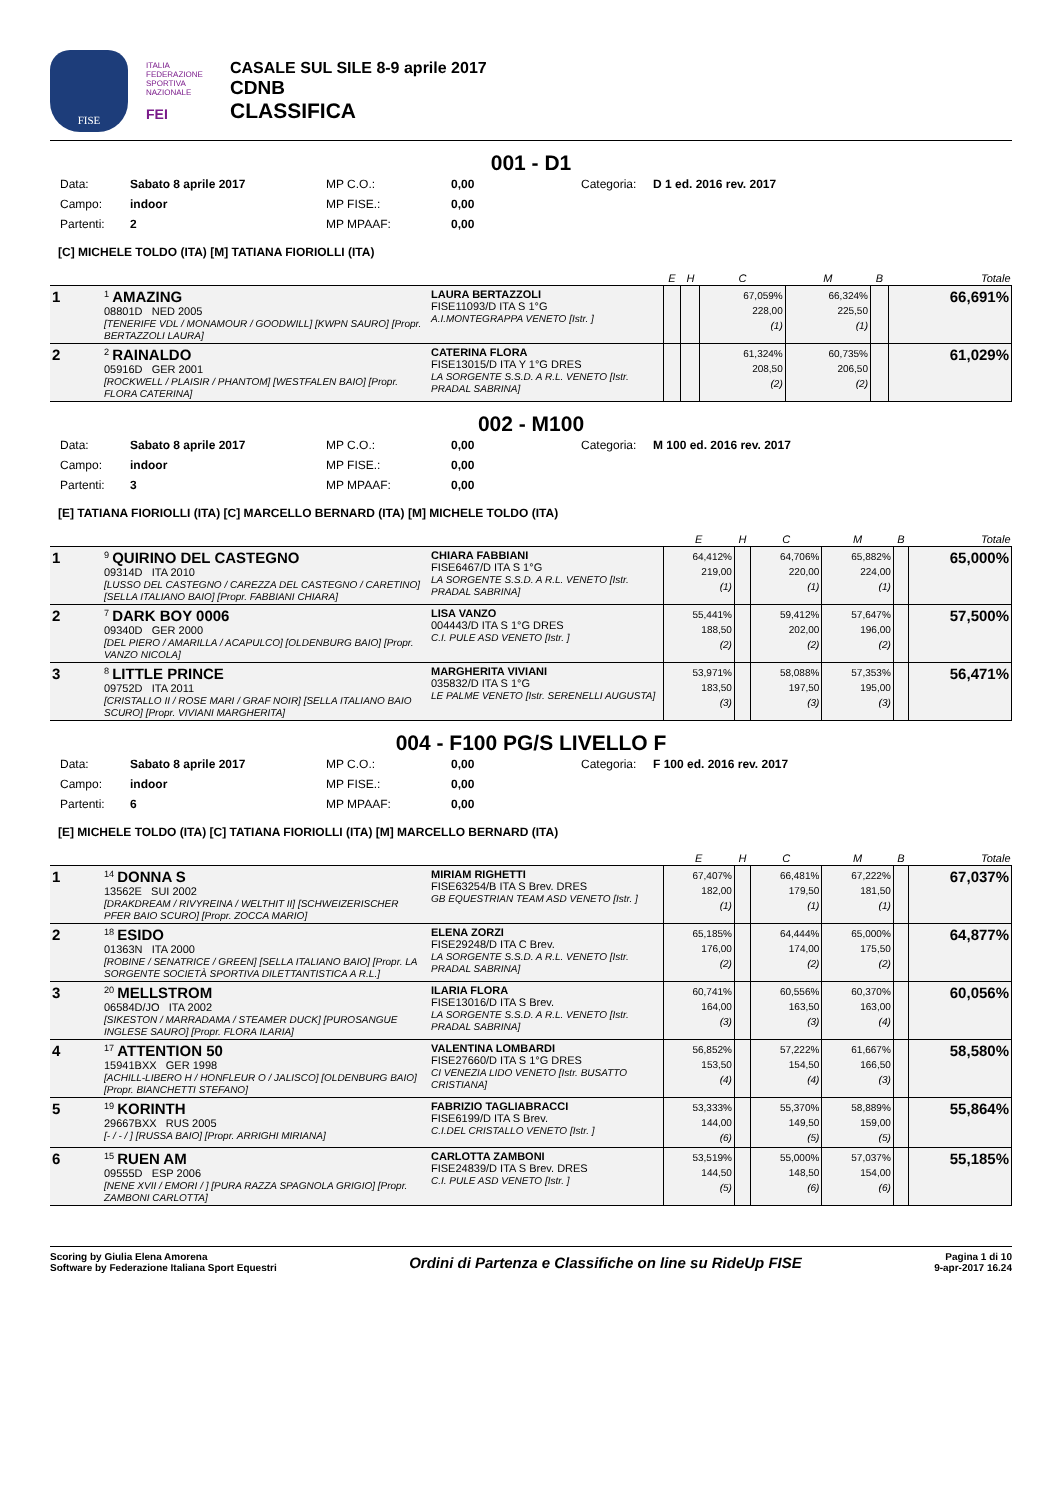FISE
ITALIA FEDERAZIONE SPORTIVA NAZIONALE
FEI
CASALE SUL SILE 8-9 aprile 2017
CDNB
CLASSIFICA
001 - D1
Data: Sabato 8 aprile 2017 MP C.O.: 0,00 Categoria: D 1 ed. 2016 rev. 2017 Campo: indoor MP FISE.: 0,00 Partenti: 2 MP MPAAF: 0,00
[C] MICHELE TOLDO (ITA) [M] TATIANA FIORIOLLI (ITA)
| | | | E | H | C | M | B | Totale |
| --- | --- | --- | --- | --- | --- | --- | --- | --- |
| 1 | <sup>1</sup> AMAZING 08801D NED 2005 [TENERIFE VDL / MONAMOUR / GOODWILL] [KWPN SAURO] [Propr. BERTAZZOLI LAURA] | LAURA BERTAZZOLI FISE11093/D ITA S 1°G A.I.MONTEGRAPPA VENETO [Istr. ] | | | 67,059% 228,00 (1) | 66,324% 225,50 (1) | | 66,691% |
| 2 | <sup>2</sup> RAINALDO 05916D GER 2001 [ROCKWELL / PLAISIR / PHANTOM] [WESTFALEN BAIO] [Propr. FLORA CATERINA] | CATERINA FLORA FISE13015/D ITA Y 1°G DRES LA SORGENTE S.S.D. A R.L. VENETO [Istr. PRADAL SABRINA] | | | 61,324% 208,50 (2) | 60,735% 206,50 (2) | | 61,029% |
002 - M100
Data: Sabato 8 aprile 2017 MP C.O.: 0,00 Categoria: M 100 ed. 2016 rev. 2017 Campo: indoor MP FISE.: 0,00 Partenti: 3 MP MPAAF: 0,00
[E] TATIANA FIORIOLLI (ITA) [C] MARCELLO BERNARD (ITA) [M] MICHELE TOLDO (ITA)
| | | | E | H | C | M | B | Totale |
| --- | --- | --- | --- | --- | --- | --- | --- | --- |
| 1 | <sup>9</sup> QUIRINO DEL CASTEGNO 09314D ITA 2010 [LUSSO DEL CASTEGNO / CAREZZA DEL CASTEGNO / CARETINO] [SELLA ITALIANO BAIO] [Propr. FABBIANI CHIARA] | CHIARA FABBIANI FISE6467/D ITA S 1°G LA SORGENTE S.S.D. A R.L. VENETO [Istr. PRADAL SABRINA] | 64,412% 219,00 (1) | | 64,706% 220,00 (1) | 65,882% 224,00 (1) | | 65,000% |
| 2 | <sup>7</sup> DARK BOY 0006 09340D GER 2000 [DEL PIERO / AMARILLA / ACAPULCO] [OLDENBURG BAIO] [Propr. VANZO NICOLA] | LISA VANZO 004443/D ITA S 1°G DRES C.I. PULE ASD VENETO [Istr. ] | 55,441% 188,50 (2) | | 59,412% 202,00 (2) | 57,647% 196,00 (2) | | 57,500% |
| 3 | <sup>8</sup> LITTLE PRINCE 09752D ITA 2011 [CRISTALLO II / ROSE MARI / GRAF NOIR] [SELLA ITALIANO BAIO SCURO] [Propr. VIVIANI MARGHERITA] | MARGHERITA VIVIANI 035832/D ITA S 1°G LE PALME VENETO [Istr. SERENELLI AUGUSTA] | 53,971% 183,50 (3) | | 58,088% 197,50 (3) | 57,353% 195,00 (3) | | 56,471% |
004 - F100 PG/S LIVELLO F
Data: Sabato 8 aprile 2017 MP C.O.: 0,00 Categoria: F 100 ed. 2016 rev. 2017 Campo: indoor MP FISE.: 0,00 Partenti: 6 MP MPAAF: 0,00
[E] MICHELE TOLDO (ITA) [C] TATIANA FIORIOLLI (ITA) [M] MARCELLO BERNARD (ITA)
| | | | E | H | C | M | B | Totale |
| --- | --- | --- | --- | --- | --- | --- | --- | --- |
| 1 | <sup>14</sup> DONNA S 13562E SUI 2002 [DRAKDREAM / RIVYREINA / WELTHIT II] [SCHWEIZERISCHER PFER BAIO SCURO] [Propr. ZOCCA MARIO] | MIRIAM RIGHETTI FISE63254/B ITA S Brev. DRES GB EQUESTRIAN TEAM ASD VENETO [Istr. ] | 67,407% 182,00 (1) | | 66,481% 179,50 (1) | 67,222% 181,50 (1) | | 67,037% |
| 2 | <sup>18</sup> ESIDO 01363N ITA 2000 [ROBINE / SENATRICE / GREEN] [SELLA ITALIANO BAIO] [Propr. LA SORGENTE SOCIETÀ SPORTIVA DILETTANTISTICA A R.L.] | ELENA ZORZI FISE29248/D ITA C Brev. LA SORGENTE S.S.D. A R.L. VENETO [Istr. PRADAL SABRINA] | 65,185% 176,00 (2) | | 64,444% 174,00 (2) | 65,000% 175,50 (2) | | 64,877% |
| 3 | <sup>20</sup> MELLSTROM 06584D/JO ITA 2002 [SIKESTON / MARRADAMA / STEAMER DUCK] [PUROSANGUE INGLESE SAURO] [Propr. FLORA ILARIA] | ILARIA FLORA FISE13016/D ITA S Brev. LA SORGENTE S.S.D. A R.L. VENETO [Istr. PRADAL SABRINA] | 60,741% 164,00 (3) | | 60,556% 163,50 (3) | 60,370% 163,00 (4) | | 60,056% |
| 4 | <sup>17</sup> ATTENTION 50 15941BXX GER 1998 [ACHILL-LIBERO H / HONFLEUR O / JALISCO] [OLDENBURG BAIO] [Propr. BIANCHETTI STEFANO] | VALENTINA LOMBARDI FISE27660/D ITA S 1°G DRES CI VENEZIA LIDO VENETO [Istr. BUSATTO CRISTIANA] | 56,852% 153,50 (4) | | 57,222% 154,50 (4) | 61,667% 166,50 (3) | | 58,580% |
| 5 | <sup>19</sup> KORINTH 29667BXX RUS 2005 [- / - / ] [RUSSA BAIO] [Propr. ARRIGHI MIRIANA] | FABRIZIO TAGLIABRACCI FISE6199/D ITA S Brev. C.I.DEL CRISTALLO VENETO [Istr. ] | 53,333% 144,00 (6) | | 55,370% 149,50 (5) | 58,889% 159,00 (5) | | 55,864% |
| 6 | <sup>15</sup> RUEN AM 09555D ESP 2006 [NENE XVII / EMORI / ] [PURA RAZZA SPAGNOLA GRIGIO] [Propr. ZAMBONI CARLOTTA] | CARLOTTA ZAMBONI FISE24839/D ITA S Brev. DRES C.I. PULE ASD VENETO [Istr. ] | 53,519% 144,50 (5) | | 55,000% 148,50 (6) | 57,037% 154,00 (6) | | 55,185% |
Scoring by Giulia Elena Amorena
Software by Federazione Italiana Sport Equestri
Ordini di Partenza e Classifiche on line su RideUp FISE
Pagina 1 di 10
9-apr-2017 16.24